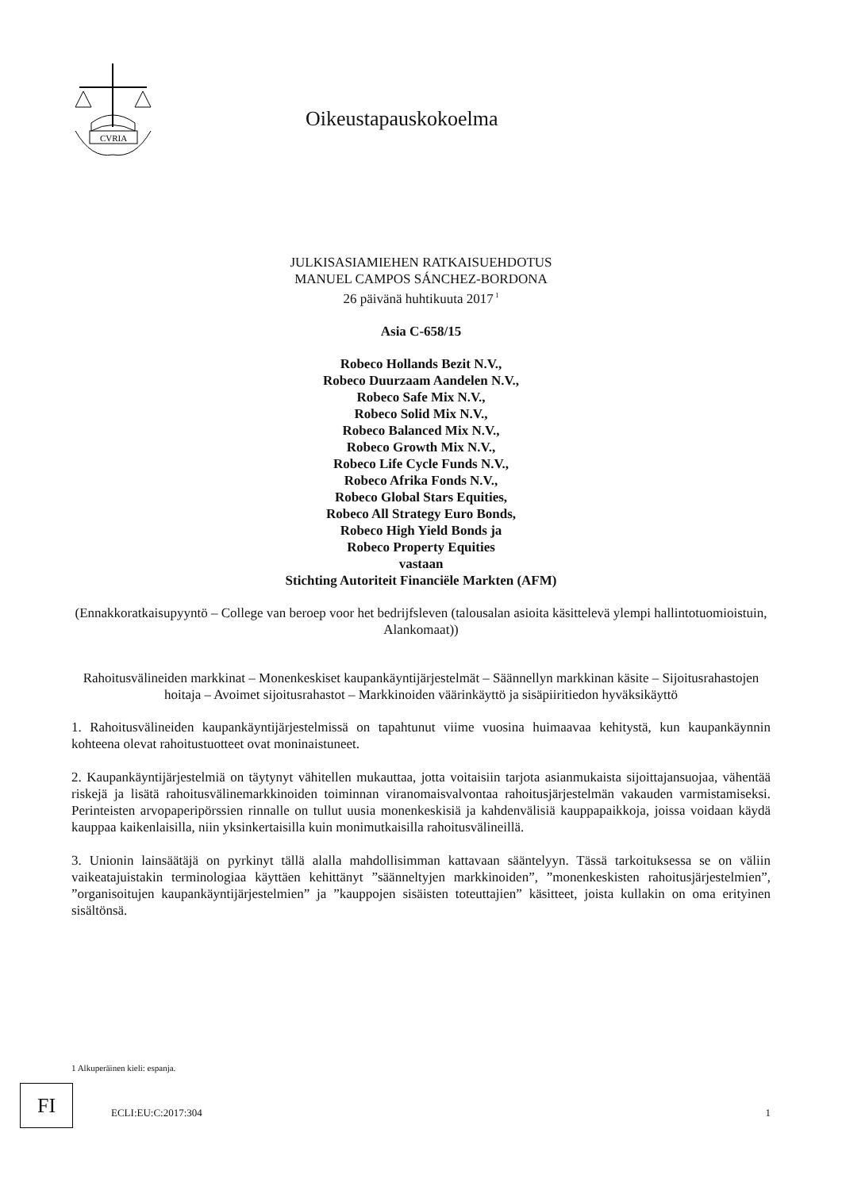CVRIA
Oikeustapauskokoelma
JULKISASIAMIEHEN RATKAISUEHDOTUS
MANUEL CAMPOS SÁNCHEZ-BORDONA
26 päivänä huhtikuuta 2017<sup>1</sup>
Asia C-658/15
Robeco Hollands Bezit N.V.,
Robeco Duurzaam Aandelen N.V.,
Robeco Safe Mix N.V.,
Robeco Solid Mix N.V.,
Robeco Balanced Mix N.V.,
Robeco Growth Mix N.V.,
Robeco Life Cycle Funds N.V.,
Robeco Afrika Fonds N.V.,
Robeco Global Stars Equities,
Robeco All Strategy Euro Bonds,
Robeco High Yield Bonds ja
Robeco Property Equities
vastaan
Stichting Autoriteit Financiële Markten (AFM)
(Ennakkoratkaisupyyntö – College van beroep voor het bedrijfsleven (talousalan asioita käsittelevä ylempi hallintotuomioistuin, Alankomaat))
Rahoitusvälineiden markkinat – Monenkeskiset kaupankäyntijärjestelmät – Säännellyn markkinan käsite – Sijoitusrahastojen hoitaja – Avoimet sijoitusrahastot – Markkinoiden väärinkäyttö ja sisäpiiritiedon hyväksikäyttö
1. Rahoitusvälineiden kaupankäyntijärjestelmissä on tapahtunut viime vuosina huimaavaa kehitystä, kun kaupankäynnin kohteena olevat rahoitustuotteet ovat moninaistuneet.
2. Kaupankäyntijärjestelmiä on täytynyt vähitellen mukauttaa, jotta voitaisiin tarjota asianmukaista sijoittajansuojaa, vähentää riskejä ja lisätä rahoitusvälinemarkkinoiden toiminnan viranomaisvalvontaa rahoitusjärjestelmän vakauden varmistamiseksi. Perinteisten arvopaperipörssien rinnalle on tullut uusia monenkeskisiä ja kahdenvälisiä kauppapaikkoja, joissa voidaan käydä kauppaa kaikenlaisilla, niin yksinkertaisilla kuin monimutkaisilla rahoitusvälineillä.
3. Unionin lainsäätäjä on pyrkinyt tällä alalla mahdollisimman kattavaan sääntelyyn. Tässä tarkoituksessa se on väliin vaikeatajuistakin terminologiaa käyttäen kehittänyt ”säänneltyjen markkinoiden”, ”monenkeskisten rahoitusjärjestelmien”, ”organisoitujen kaupankäyntijärjestelmien” ja ”kauppojen sisäisten toteuttajien” käsitteet, joista kullakin on oma erityinen sisältönsä.
1 Alkuperäinen kieli: espanja.
FI
ECLI:EU:C:2017:304 1